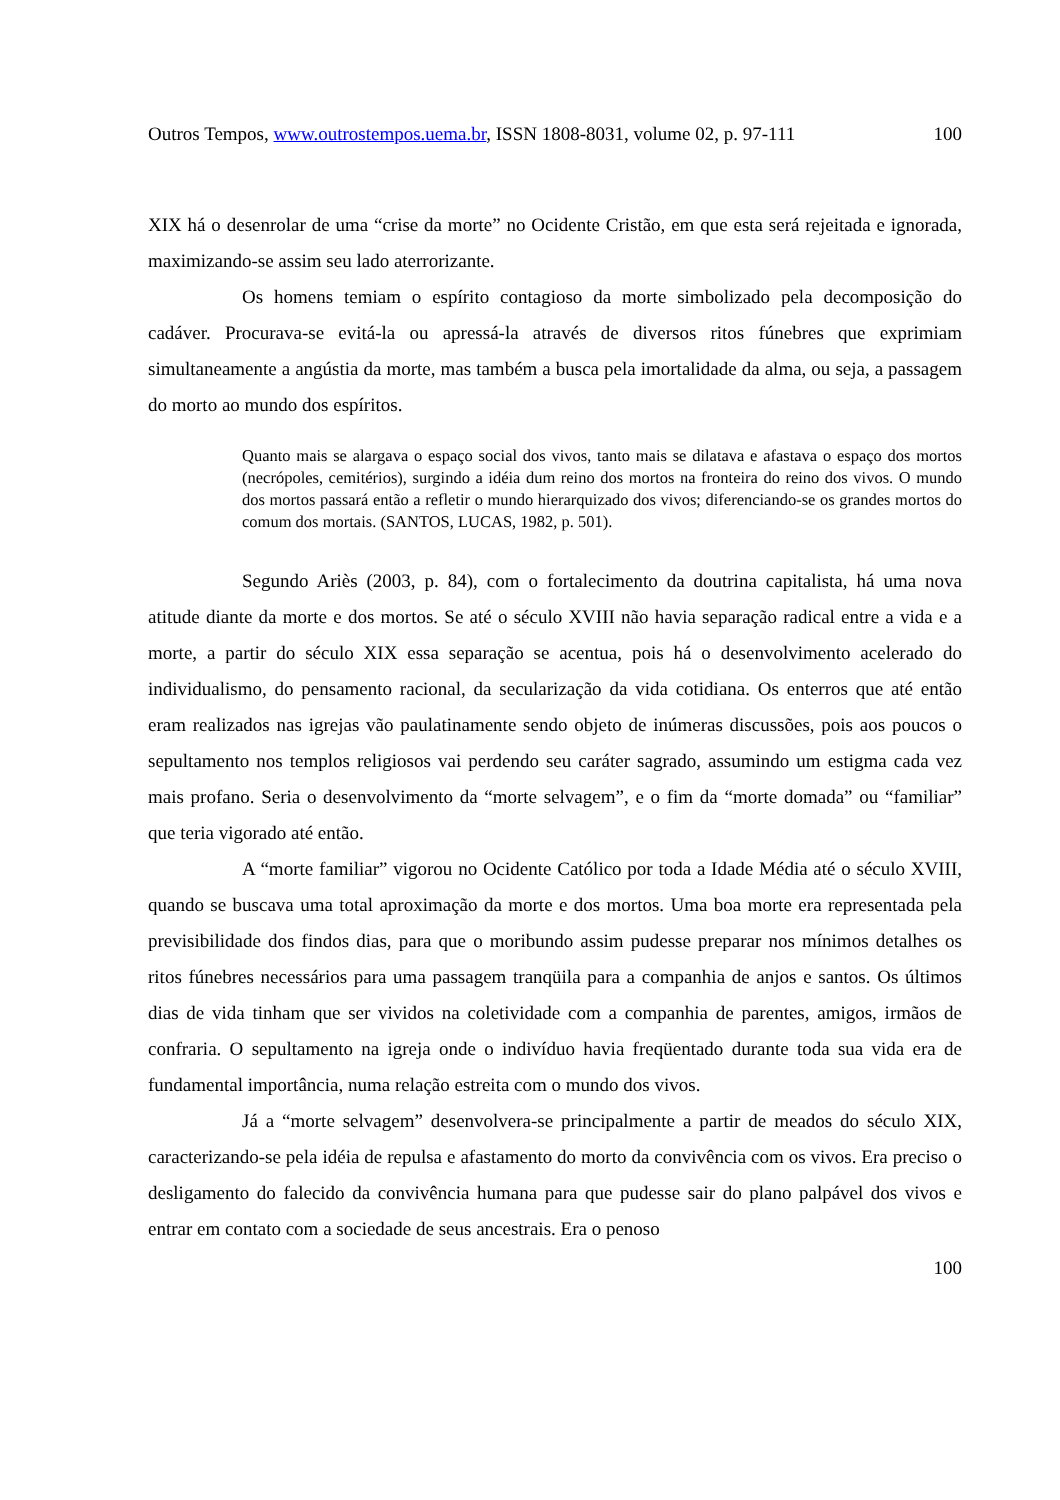Outros Tempos, www.outrostempos.uema.br, ISSN 1808-8031, volume 02, p. 97-111 100
XIX há o desenrolar de uma “crise da morte” no Ocidente Cristão, em que esta será rejeitada e ignorada, maximizando-se assim seu lado aterrorizante.
Os homens temiam o espírito contagioso da morte simbolizado pela decomposição do cadáver. Procurava-se evitá-la ou apressá-la através de diversos ritos fúnebres que exprimiam simultaneamente a angústia da morte, mas também a busca pela imortalidade da alma, ou seja, a passagem do morto ao mundo dos espíritos.
Quanto mais se alargava o espaço social dos vivos, tanto mais se dilatava e afastava o espaço dos mortos (necrópoles, cemitérios), surgindo a idéia dum reino dos mortos na fronteira do reino dos vivos. O mundo dos mortos passará então a refletir o mundo hierarquizado dos vivos; diferenciando-se os grandes mortos do comum dos mortais. (SANTOS, LUCAS, 1982, p. 501).
Segundo Ariès (2003, p. 84), com o fortalecimento da doutrina capitalista, há uma nova atitude diante da morte e dos mortos. Se até o século XVIII não havia separação radical entre a vida e a morte, a partir do século XIX essa separação se acentua, pois há o desenvolvimento acelerado do individualismo, do pensamento racional, da secularização da vida cotidiana. Os enterros que até então eram realizados nas igrejas vão paulatinamente sendo objeto de inúmeras discussões, pois aos poucos o sepultamento nos templos religiosos vai perdendo seu caráter sagrado, assumindo um estigma cada vez mais profano. Seria o desenvolvimento da “morte selvagem”, e o fim da “morte domada” ou “familiar” que teria vigorado até então.
A “morte familiar” vigorou no Ocidente Católico por toda a Idade Média até o século XVIII, quando se buscava uma total aproximação da morte e dos mortos. Uma boa morte era representada pela previsibilidade dos findos dias, para que o moribundo assim pudesse preparar nos mínimos detalhes os ritos fúnebres necessários para uma passagem tranqüila para a companhia de anjos e santos. Os últimos dias de vida tinham que ser vividos na coletividade com a companhia de parentes, amigos, irmãos de confraria. O sepultamento na igreja onde o indivíduo havia freqüentado durante toda sua vida era de fundamental importância, numa relação estreita com o mundo dos vivos.
Já a “morte selvagem” desenvolvera-se principalmente a partir de meados do século XIX, caracterizando-se pela idéia de repulsa e afastamento do morto da convivência com os vivos. Era preciso o desligamento do falecido da convivência humana para que pudesse sair do plano palpável dos vivos e entrar em contato com a sociedade de seus ancestrais. Era o penoso
100